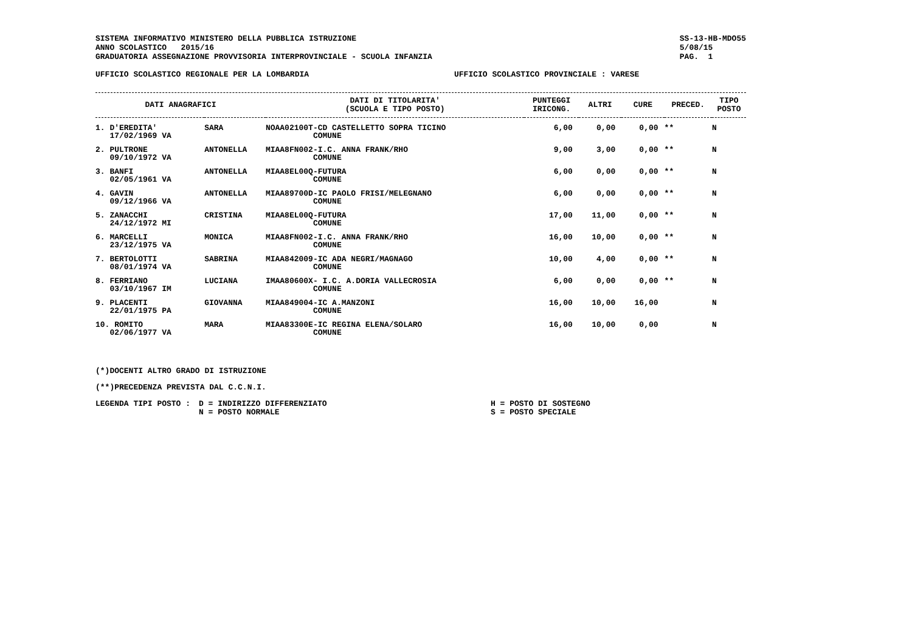SISTEMA INFORMATIVO MINISTERO DELLA PUBBLICA ISTRUZIONE
ANNO SCOLASTICO 2015/16
GRADUATORIA ASSEGNAZIONE PROVVISORIA INTERPROVINCIALE - SCUOLA INFANZIA
SS-13-HB-MDO55
5/08/15
PAG. 1
UFFICIO SCOLASTICO REGIONALE PER LA LOMBARDIA UFFICIO SCOLASTICO PROVINCIALE : VARESE
| DATI ANAGRAFICI | | | DATI DI TITOLARITA' (SCUOLA E TIPO POSTO) | PUNTEGGI IRICONG. | ALTRI | CURE | PRECED. | TIPO POSTO |
| --- | --- | --- | --- | --- | --- | --- | --- | --- |
| 1. D'EREDITA' 17/02/1969 VA | | SARA | NOAA02100T-CD CASTELLETTO SOPRA TICINO COMUNE | 6,00 | 0,00 | 0,00 | ** | N |
| 2. PULTRONE 09/10/1972 VA | | ANTONELLA | MIAA8FN002-I.C. ANNA FRANK/RHO COMUNE | 9,00 | 3,00 | 0,00 | ** | N |
| 3. BANFI 02/05/1961 VA | | ANTONELLA | MIAA8EL00Q-FUTURA COMUNE | 6,00 | 0,00 | 0,00 | ** | N |
| 4. GAVIN 09/12/1966 VA | | ANTONELLA | MIAA89700D-IC PAOLO FRISI/MELEGNANO COMUNE | 6,00 | 0,00 | 0,00 | ** | N |
| 5. ZANACCHI 24/12/1972 MI | | CRISTINA | MIAA8EL00Q-FUTURA COMUNE | 17,00 | 11,00 | 0,00 | ** | N |
| 6. MARCELLI 23/12/1975 VA | | MONICA | MIAA8FN002-I.C. ANNA FRANK/RHO COMUNE | 16,00 | 10,00 | 0,00 | ** | N |
| 7. BERTOLOTTI 08/01/1974 VA | | SABRINA | MIAA842009-IC ADA NEGRI/MAGNAGO COMUNE | 10,00 | 4,00 | 0,00 | ** | N |
| 8. FERRIANO 03/10/1967 IM | | LUCIANA | IMAA80600X- I.C. A.DORIA VALLECROSIA COMUNE | 6,00 | 0,00 | 0,00 | ** | N |
| 9. PLACENTI 22/01/1975 PA | | GIOVANNA | MIAA849004-IC A.MANZONI COMUNE | 16,00 | 10,00 | 16,00 | | N |
| 10. ROMITO 02/06/1977 VA | | MARA | MIAA83300E-IC REGINA ELENA/SOLARO COMUNE | 16,00 | 10,00 | 0,00 | | N |
(*)DOCENTI ALTRO GRADO DI ISTRUZIONE
(**)PRECEDENZA PREVISTA DAL C.C.N.I.
LEGENDA TIPI POSTO : D = INDIRIZZO DIFFERENZIATO
N = POSTO NORMALE
H = POSTO DI SOSTEGNO
S = POSTO SPECIALE